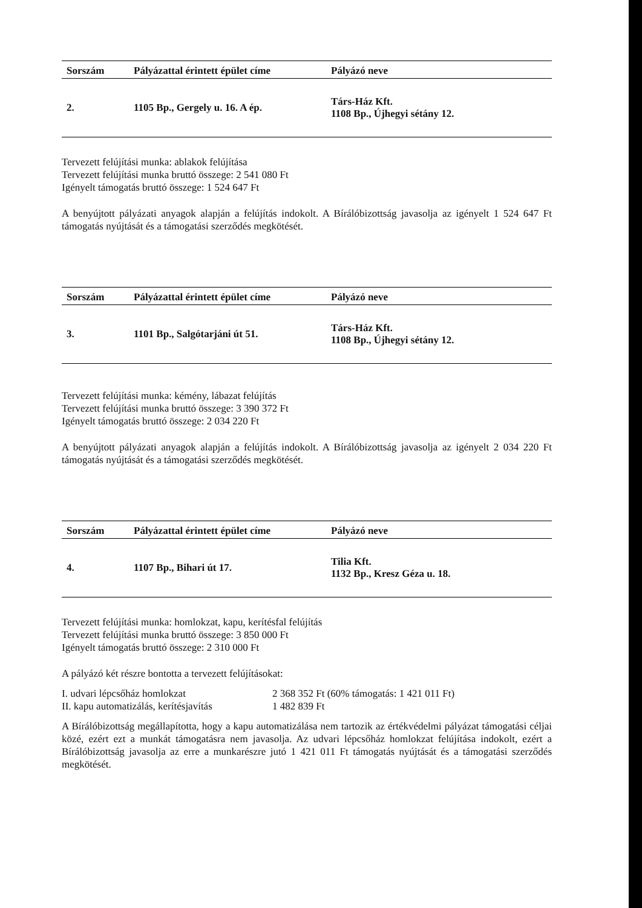| Sorszám | Pályázattal érintett épület címe | Pályázó neve |
| --- | --- | --- |
| 2. | 1105 Bp., Gergely u. 16. A ép. | Társ-Ház Kft. 1108 Bp., Újhegyi sétány 12. |
Tervezett felújítási munka: ablakok felújítása
Tervezett felújítási munka bruttó összege: 2 541 080 Ft
Igényelt támogatás bruttó összege: 1 524 647 Ft
A benyújtott pályázati anyagok alapján a felújítás indokolt. A Bírálóbizottság javasolja az igényelt 1 524 647 Ft támogatás nyújtását és a támogatási szerződés megkötését.
| Sorszám | Pályázattal érintett épület címe | Pályázó neve |
| --- | --- | --- |
| 3. | 1101 Bp., Salgótarjáni út 51. | Társ-Ház Kft. 1108 Bp., Újhegyi sétány 12. |
Tervezett felújítási munka: kémény, lábazat felújítás
Tervezett felújítási munka bruttó összege: 3 390 372 Ft
Igényelt támogatás bruttó összege: 2 034 220 Ft
A benyújtott pályázati anyagok alapján a felújítás indokolt. A Bírálóbizottság javasolja az igényelt 2 034 220 Ft támogatás nyújtását és a támogatási szerződés megkötését.
| Sorszám | Pályázattal érintett épület címe | Pályázó neve |
| --- | --- | --- |
| 4. | 1107 Bp., Bihari út 17. | Tilia Kft. 1132 Bp., Kresz Géza u. 18. |
Tervezett felújítási munka: homlokzat, kapu, kerítésfal felújítás
Tervezett felújítási munka bruttó összege: 3 850 000 Ft
Igényelt támogatás bruttó összege: 2 310 000 Ft
A pályázó két részre bontotta a tervezett felújításokat:
| I. udvari lépcsőház homlokzat | 2 368 352 Ft (60% támogatás: 1 421 011 Ft) |
| II. kapu automatizálás, kerítésjavítás | 1 482 839 Ft |
A Bírálóbizottság megállapította, hogy a kapu automatizálása nem tartozik az értékvédelmi pályázat támogatási céljai közé, ezért ezt a munkát támogatásra nem javasolja. Az udvari lépcsőház homlokzat felújítása indokolt, ezért a Bírálóbizottság javasolja az erre a munkarészre jutó 1 421 011 Ft támogatás nyújtását és a támogatási szerződés megkötését.